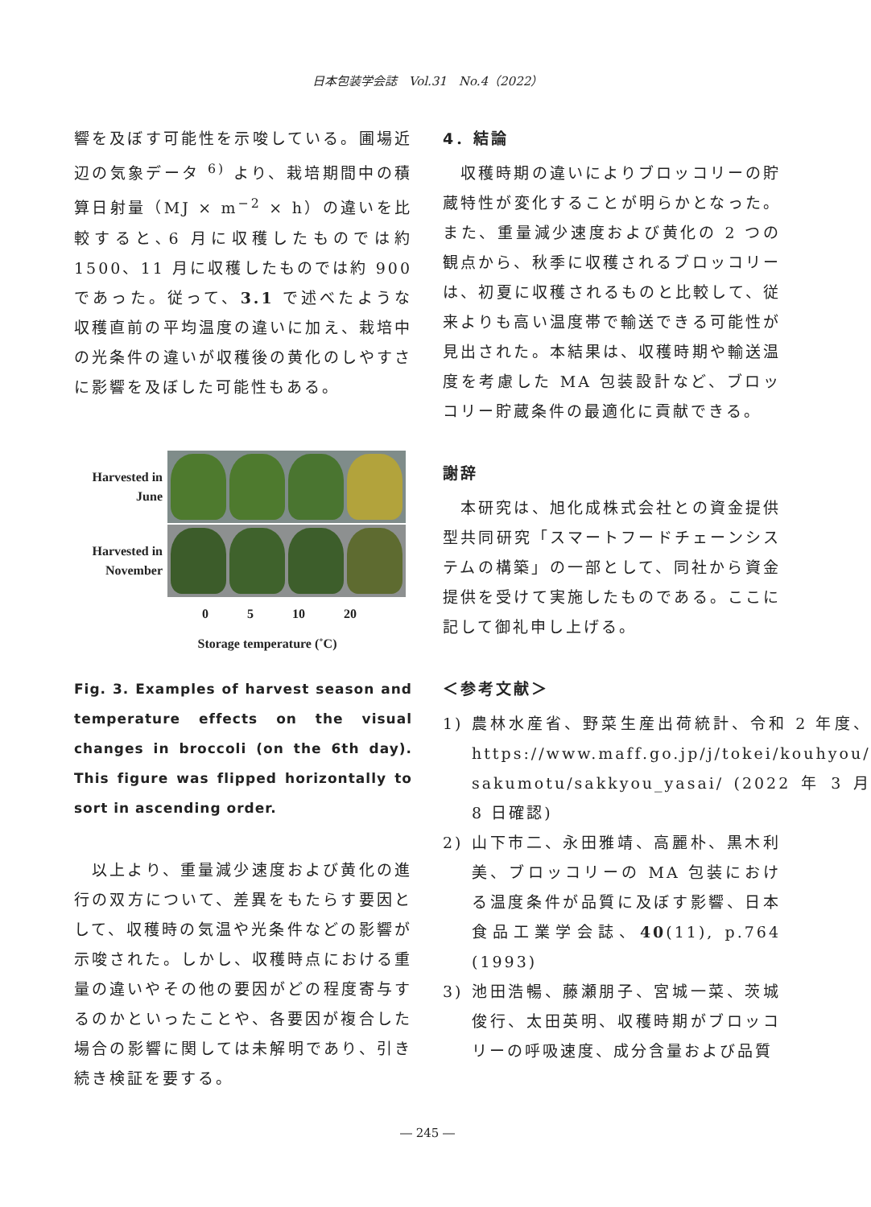日本包装学会誌　Vol.31　No.4（2022）
響を及ぼす可能性を示唆している。圃場近辺の気象データ <sup>6)</sup> より、栽培期間中の積算日射量（MJ × m<sup>−2</sup> × h）の違いを比較すると､6 月に収穫したものでは約 1500、11 月に収穫したものでは約 900 であった。従って、3.1 で述べたような収穫直前の平均温度の違いに加え、栽培中の光条件の違いが収穫後の黄化のしやすさに影響を及ぼした可能性もある。
Harvested in
June
Harvested in
November
0 5 10 20
Storage temperature (˚C)
Fig. 3. Examples of harvest season and temperature effects on the visual changes in broccoli (on the 6th day). This figure was flipped horizontally to sort in ascending order.
　以上より、重量減少速度および黄化の進行の双方について、差異をもたらす要因として、収穫時の気温や光条件などの影響が示唆された。しかし、収穫時点における重量の違いやその他の要因がどの程度寄与するのかといったことや、各要因が複合した場合の影響に関しては未解明であり、引き続き検証を要する。
4．結論
　収穫時期の違いによりブロッコリーの貯蔵特性が変化することが明らかとなった。また、重量減少速度および黄化の 2 つの観点から、秋季に収穫されるブロッコリーは、初夏に収穫されるものと比較して、従来よりも高い温度帯で輸送できる可能性が見出された。本結果は、収穫時期や輸送温度を考慮した MA 包装設計など、ブロッコリー貯蔵条件の最適化に貢献できる。
謝辞
　本研究は、旭化成株式会社との資金提供型共同研究「スマートフードチェーンシステムの構築」の一部として、同社から資金提供を受けて実施したものである。ここに記して御礼申し上げる。
＜参考文献＞
1) 農林水産省、野菜生産出荷統計、令和 2 年度、https://www.maff.go.jp/j/tokei/kouhyou/ sakumotu/sakkyou_yasai/ (2022 年 3 月 8 日確認)
2) 山下市二、永田雅靖、高麗朴、黒木利美、ブロッコリーの MA 包装における温度条件が品質に及ぼす影響、日本食品工業学会誌、40(11), p.764 (1993)
3) 池田浩暢、藤瀬朋子、宮城一菜、茨城俊行、太田英明、収穫時期がブロッコリーの呼吸速度、成分含量および品質
― 245 ―